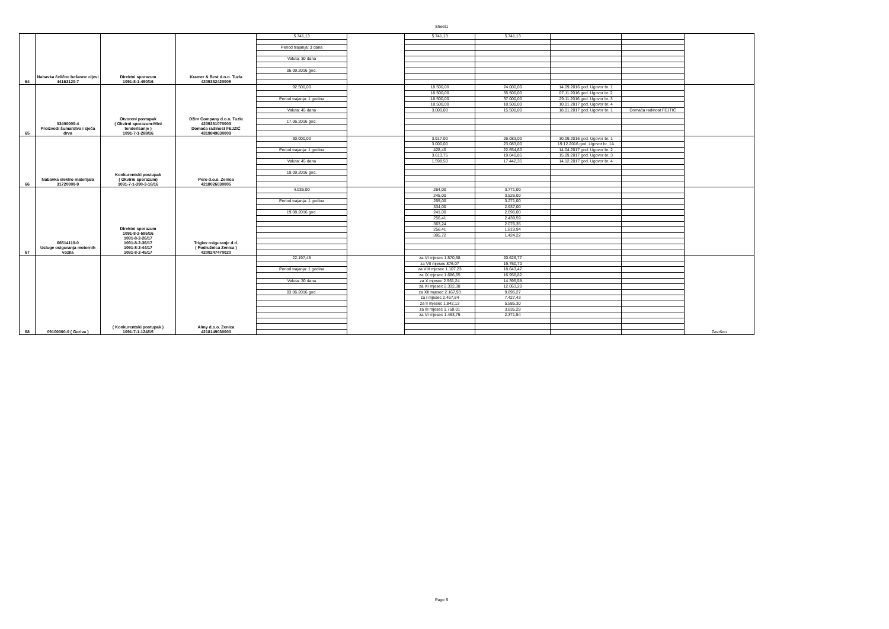Sheet1
| 64 | Nabavka čelične bešavne cijevi 44163120-7 | Direktni sporazum 1091-8-1-490/16 | Kramer & Best d.o.o. Tuzla 4209382420005 | 5.741,13 | | 5.741,13 | 5.741,13 | | | |
| | | | | Period trajanja: 3 dana | | | | | | |
| | | | | Valuta: 30 dana | | | | | | |
| | | | | 06.09.2016 god. | | | | | | |
| 65 | 03400000-4 Proizvodi šumarstva i sječa drva | Otvoreni postupak ( Okvirni sporazum-Mini tenderisanje ) 1091-7-1-288/16 | Džim Company d.o.o. Tuzla 4209281070003 Domaća radinost FEJZIĆ 4319849630009 | 92.500,00 | | 18.500,00 | 74.000,00 | 14.09.2016 god. Ugovor br. 1 | | |
| | | | | | | 18.500,00 | 55.500,00 | 07.11.2016 god. Ugovor br. 2 | | |
| | | | | Period trajanja: 1 godina | | 18.500,00 | 37.000,00 | 29.11.2016 god. Ugovor br. 3 | | |
| | | | | | | 18.500,00 | 18.500,00 | 10.01.2017 god. Ugovor br. 4 | | |
| | | | | Valuta: 45 dana | | 3.000,00 | 15.500,00 | 18.01.2017 god. Ugovor br. 1 | Domaća radinost FEJTIĆ | |
| | | | | 17.06.2016 god. | | | | | | |
| 66 | Nabavka elektro materijala 31720000-9 | Konkurentski postupak ( Okvirni sporazum) 1091-7-1-390-3-18/16 | Pero d.o.o. Zenica 4218026030005 | 30.000,00 | | 3.917,00 | 26.083,00 | 30.09.2016 god. Ugovor br. 1 | | |
| | | | | | | 3.000,00 | 23.083,00 | 19.12.2016 god. Ugovor br. 1A | | |
| | | | | Period trajanja: 1 godina | | 428,40 | 22.654,60 | 14.04.2017 god. Ugovor br. 2 | | |
| | | | | | | 3.613,75 | 19.040,85 | 15.09.2017 god. Ugovor br. 3 | | |
| | | | | Valuta: 45 dana | | 1.598,50 | 17.442,35 | 14.12.2017 god. Ugovor br. 4 | | |
| | | | | 19.09.2016 god. | | | | | | |
| 67 | 66514110-0 Usluge osiguranja motornih vozila | Direktni sporazum 1091-8-2-585/16 1091-8-2-26/17 1091-8-2-36/17 1091-8-2-44/17 1091-8-2-45/17 | Triglav osiguranje d.d. ( Podružnica Zenica ) 4200247470020 | 4.035,00 | | 264,00 | 3.771,00 | | | |
| | | | | | | 245,00 | 3.526,00 | | | |
| | | | | Period trajanja: 1 godina | | 255,00 | 3.271,00 | | | |
| | | | | | | 334,00 | 2.937,00 | | | |
| | | | | 19.08.2016 god. | | 241,00 | 2.696,00 | | | |
| | | | | | | 256,41 | 2.439,59 | | | |
| | | | | | | 363,24 | 2.076,35 | | | |
| | | | | | | 256,41 | 1.819,94 | | | |
| | | | | | | 395,72 | 1.424,22 | | | |
| 68 | 09100000-0 ( Goriva ) | ( Konkurentski postupak ) 1091-7-1-124/15 | Almy d.o.o. Zenica 4218149030000 | 22.197,45 | | za VI mjesec 1.570,68 | 20.626,77 | | | Završen |
| | | | | | | za VII mjesec 876,07 | 19.750,70 | | | |
| | | | | Period trajanja: 1 godina | | za VIII mjesec 1.107,23 | 18.643,47 | | | |
| | | | | | | za IX mjesec 1.686,65 | 16.956,82 | | | |
| | | | | Valuta: 30 dana | | za X mjesec 2.561,24 | 14.395,58 | | | |
| | | | | | | za XI mjesec 2.332,38 | 12.063,20 | | | |
| | | | | 03.06.2016 god. | | za XII mjesec 2.167,93 | 9.895,27 | | | |
| | | | | | | za I mjesec 2.467,84 | 7.427,43 | | | |
| | | | | | | za II mjesec 1.842,13 | 5.585,30 | | | |
| | | | | | | za III mjesec 1.750,01 | 3.835,29 | | | |
| | | | | | | za VI mjesec 1.463,75 | 2.371,54 | | | |
Page 9